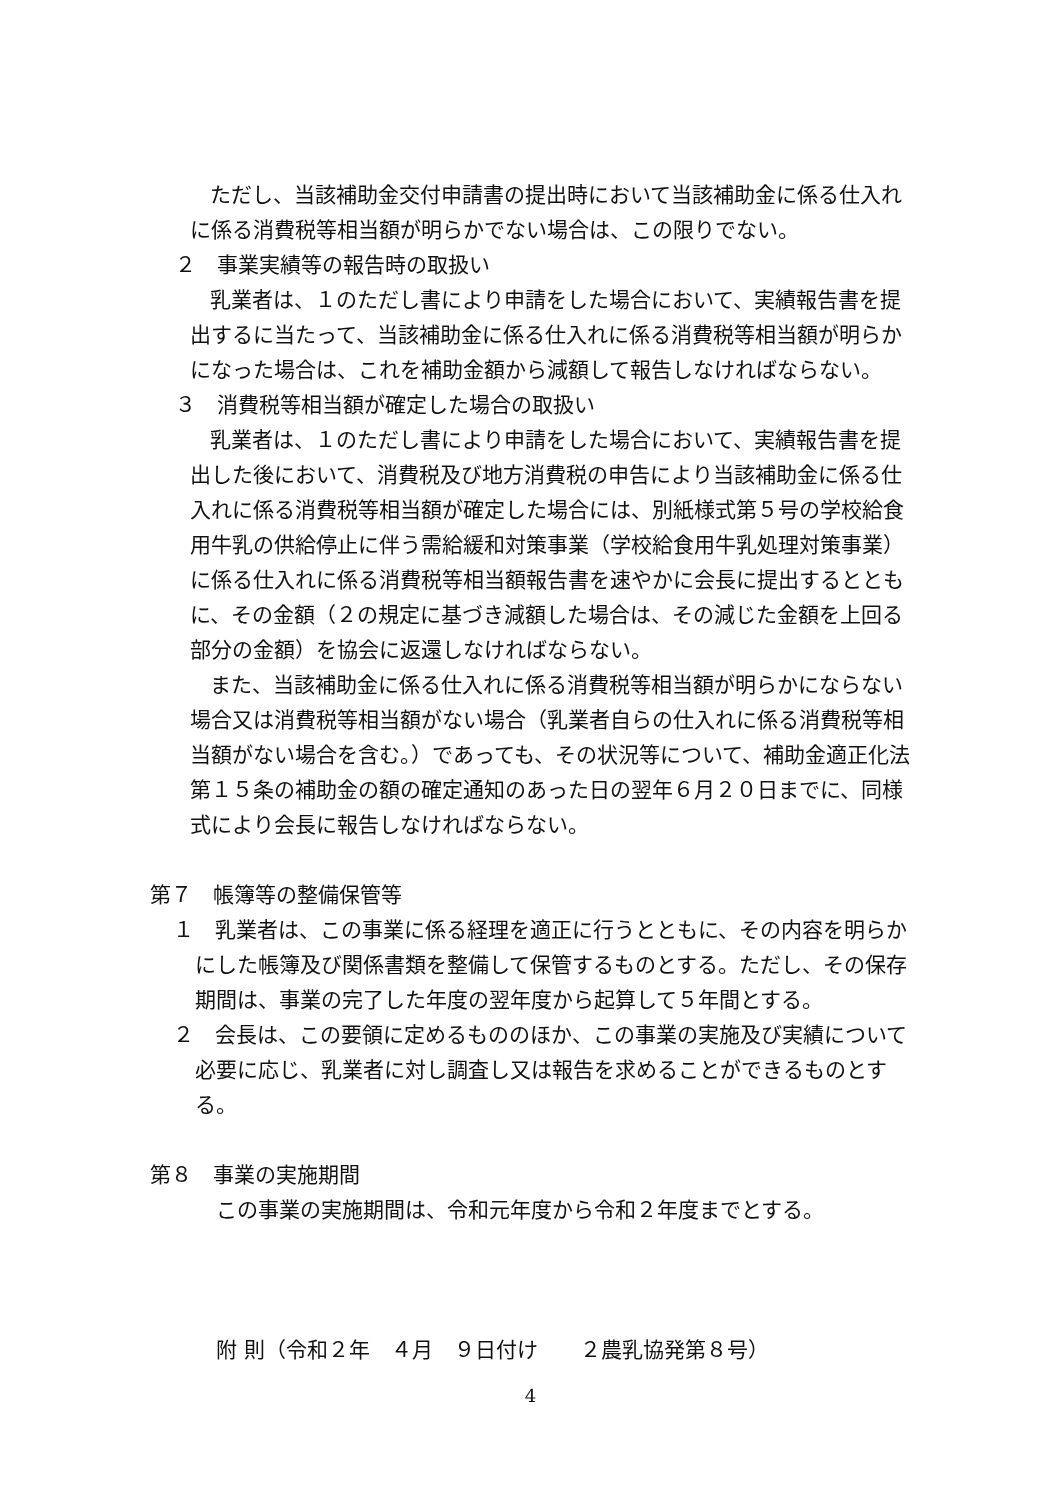ただし、当該補助金交付申請書の提出時において当該補助金に係る仕入れに係る消費税等相当額が明らかでない場合は、この限りでない。
２　事業実績等の報告時の取扱い
乳業者は、１のただし書により申請をした場合において、実績報告書を提出するに当たって、当該補助金に係る仕入れに係る消費税等相当額が明らかになった場合は、これを補助金額から減額して報告しなければならない。
３　消費税等相当額が確定した場合の取扱い
乳業者は、１のただし書により申請をした場合において、実績報告書を提出した後において、消費税及び地方消費税の申告により当該補助金に係る仕入れに係る消費税等相当額が確定した場合には、別紙様式第５号の学校給食用牛乳の供給停止に伴う需給緩和対策事業（学校給食用牛乳処理対策事業）に係る仕入れに係る消費税等相当額報告書を速やかに会長に提出するとともに、その金額（２の規定に基づき減額した場合は、その減じた金額を上回る部分の金額）を協会に返還しなければならない。
また、当該補助金に係る仕入れに係る消費税等相当額が明らかにならない場合又は消費税等相当額がない場合（乳業者自らの仕入れに係る消費税等相当額がない場合を含む。）であっても、その状況等について、補助金適正化法第１５条の補助金の額の確定通知のあった日の翌年６月２０日までに、同様式により会長に報告しなければならない。
第７　帳簿等の整備保管等
１　乳業者は、この事業に係る経理を適正に行うとともに、その内容を明らかにした帳簿及び関係書類を整備して保管するものとする。ただし、その保存期間は、事業の完了した年度の翌年度から起算して５年間とする。
２　会長は、この要領に定めるもののほか、この事業の実施及び実績について必要に応じ、乳業者に対し調査し又は報告を求めることができるものとする。
第８　事業の実施期間
この事業の実施期間は、令和元年度から令和２年度までとする。
附 則（令和２年　４月　９日付け　　２農乳協発第８号）
4